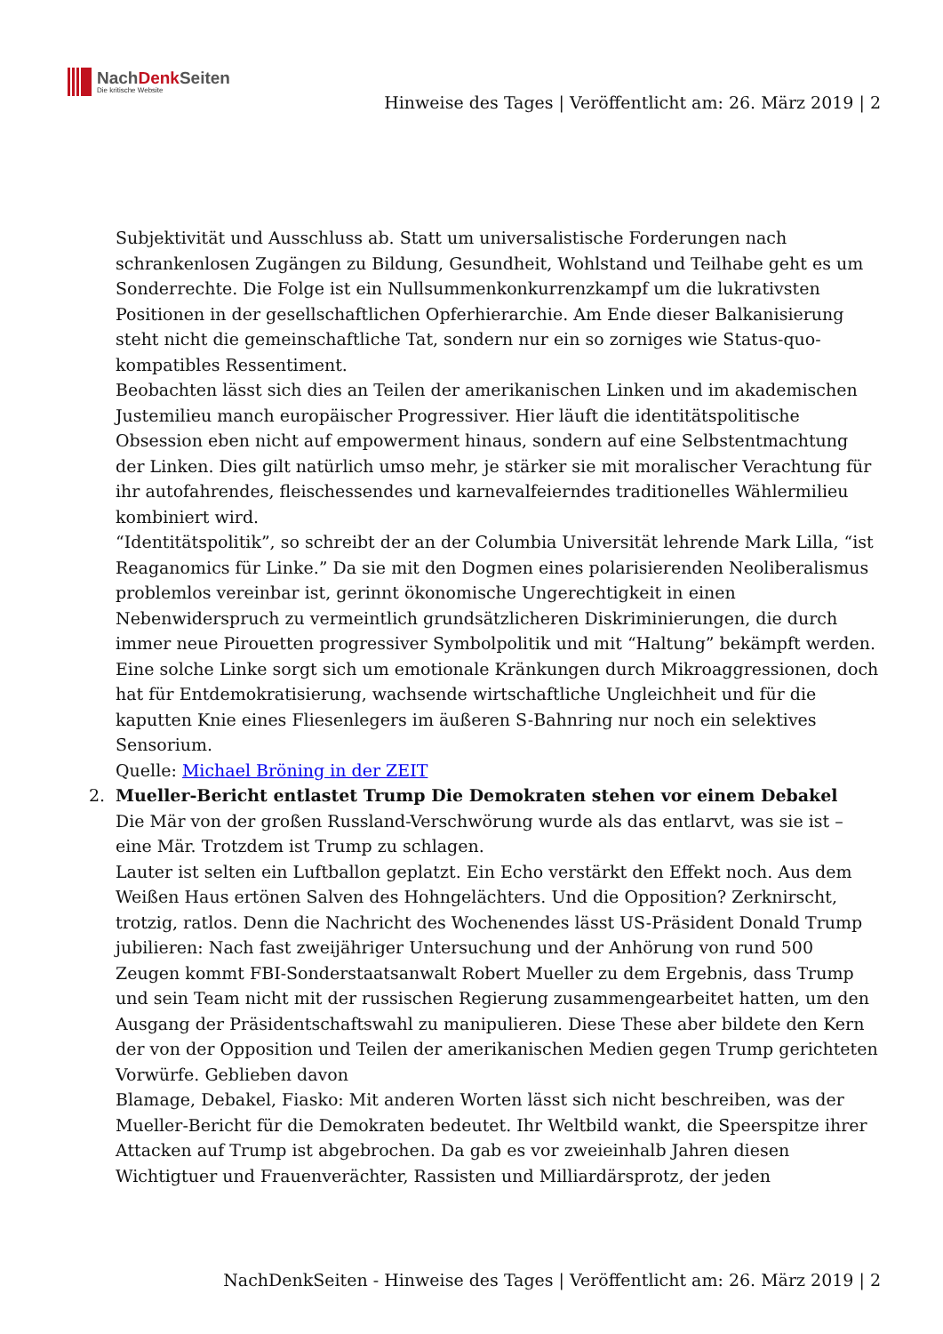NachDenk Seiten
Die kritische Website
Hinweise des Tages | Veröffentlicht am: 26. März 2019 | 2
Subjektivität und Ausschluss ab. Statt um universalistische Forderungen nach schrankenlosen Zugängen zu Bildung, Gesundheit, Wohlstand und Teilhabe geht es um Sonderrechte. Die Folge ist ein Nullsummenkonkurrenzkampf um die lukrativsten Positionen in der gesellschaftlichen Opferhierarchie. Am Ende dieser Balkanisierung steht nicht die gemeinschaftliche Tat, sondern nur ein so zorniges wie Status-quo-kompatibles Ressentiment.
Beobachten lässt sich dies an Teilen der amerikanischen Linken und im akademischen Justemilieu manch europäischer Progressiver. Hier läuft die identitätspolitische Obsession eben nicht auf empowerment hinaus, sondern auf eine Selbstentmachtung der Linken. Dies gilt natürlich umso mehr, je stärker sie mit moralischer Verachtung für ihr autofahrendes, fleischessendes und karnevalfeierndes traditionelles Wählermilieu kombiniert wird.
“Identitätspolitik”, so schreibt der an der Columbia Universität lehrende Mark Lilla, “ist Reaganomics für Linke.” Da sie mit den Dogmen eines polarisierenden Neoliberalismus problemlos vereinbar ist, gerinnt ökonomische Ungerechtigkeit in einen Nebenwiderspruch zu vermeintlich grundsätzlicheren Diskriminierungen, die durch immer neue Pirouetten progressiver Symbolpolitik und mit “Haltung” bekämpft werden. Eine solche Linke sorgt sich um emotionale Kränkungen durch Mikroaggressionen, doch hat für Entdemokratisierung, wachsende wirtschaftliche Ungleichheit und für die kaputten Knie eines Fliesenlegers im äußeren S-Bahnring nur noch ein selektives Sensorium.
Quelle: Michael Bröning in der ZEIT
2. Mueller-Bericht entlastet Trump Die Demokraten stehen vor einem Debakel
Die Mär von der großen Russland-Verschwörung wurde als das entlarvt, was sie ist – eine Mär. Trotzdem ist Trump zu schlagen.
Lauter ist selten ein Luftballon geplatzt. Ein Echo verstärkt den Effekt noch. Aus dem Weißen Haus ertönen Salven des Hohngelächters. Und die Opposition? Zerknirscht, trotzig, ratlos. Denn die Nachricht des Wochenendes lässt US-Präsident Donald Trump jubilieren: Nach fast zweijähriger Untersuchung und der Anhörung von rund 500 Zeugen kommt FBI-Sonderstaatsanwalt Robert Mueller zu dem Ergebnis, dass Trump und sein Team nicht mit der russischen Regierung zusammengearbeitet hatten, um den Ausgang der Präsidentschaftswahl zu manipulieren. Diese These aber bildete den Kern der von der Opposition und Teilen der amerikanischen Medien gegen Trump gerichteten Vorwürfe. Geblieben davon
Blamage, Debakel, Fiasko: Mit anderen Worten lässt sich nicht beschreiben, was der Mueller-Bericht für die Demokraten bedeutet. Ihr Weltbild wankt, die Speerspitze ihrer Attacken auf Trump ist abgebrochen. Da gab es vor zweieinhalb Jahren diesen Wichtigtuer und Frauenverächter, Rassisten und Milliardärsprotz, der jeden
NachDenkSeiten - Hinweise des Tages | Veröffentlicht am: 26. März 2019 | 2